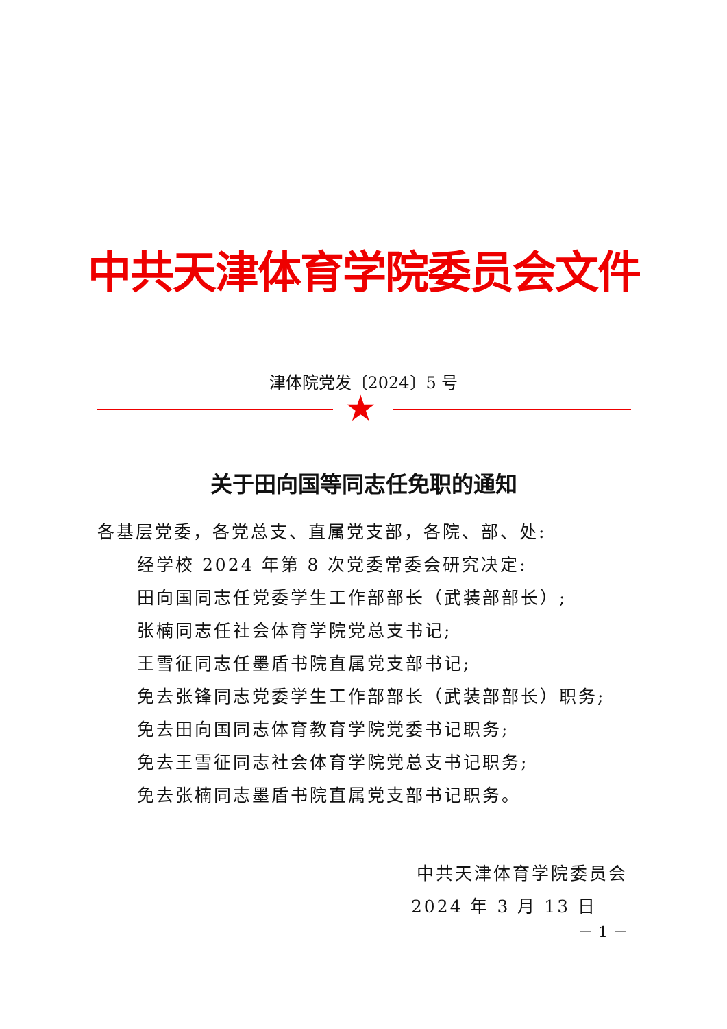中共天津体育学院委员会文件
津体院党发〔2024〕5 号
★
关于田向国等同志任免职的通知
各基层党委，各党总支、直属党支部，各院、部、处:
经学校 2024 年第 8 次党委常委会研究决定:
田向国同志任党委学生工作部部长（武装部部长）;
张楠同志任社会体育学院党总支书记;
王雪征同志任墨盾书院直属党支部书记;
免去张锋同志党委学生工作部部长（武装部部长）职务;
免去田向国同志体育教育学院党委书记职务;
免去王雪征同志社会体育学院党总支书记职务;
免去张楠同志墨盾书院直属党支部书记职务。
中共天津体育学院委员会
2024 年 3 月 13 日
－ 1 －